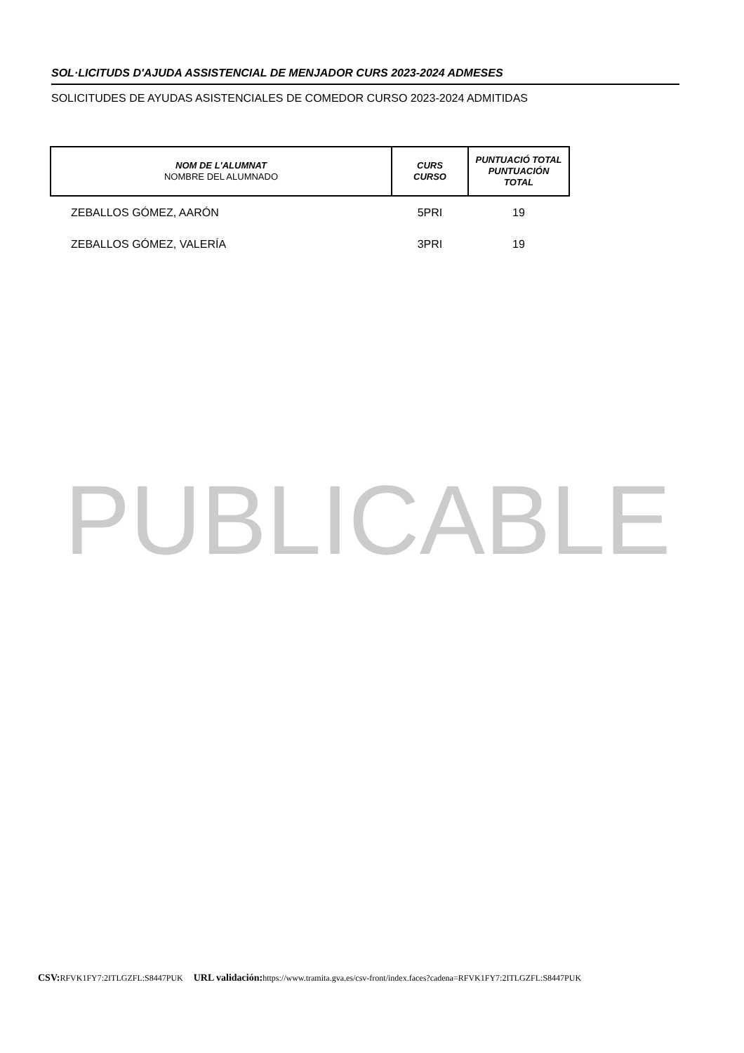SOL·LICITUDS D'AJUDA ASSISTENCIAL DE MENJADOR CURS 2023-2024 ADMESES
SOLICITUDES DE AYUDAS ASISTENCIALES DE COMEDOR CURSO 2023-2024 ADMITIDAS
| NOM DE L'ALUMNAT NOMBRE DEL ALUMNADO | CURS CURSO | PUNTUACIÓ TOTAL PUNTUACIÓN TOTAL |
| --- | --- | --- |
| ZEBALLOS GÓMEZ, AARÓN | 5PRI | 19 |
| ZEBALLOS GÓMEZ, VALERÍA | 3PRI | 19 |
PUBLICABLE
CSV: RFVK1FY7:2ITLGZFL:S8447PUK URL validación: https://www.tramita.gva.es/csv-front/index.faces?cadena=RFVK1FY7:2ITLGZFL:S8447PUK